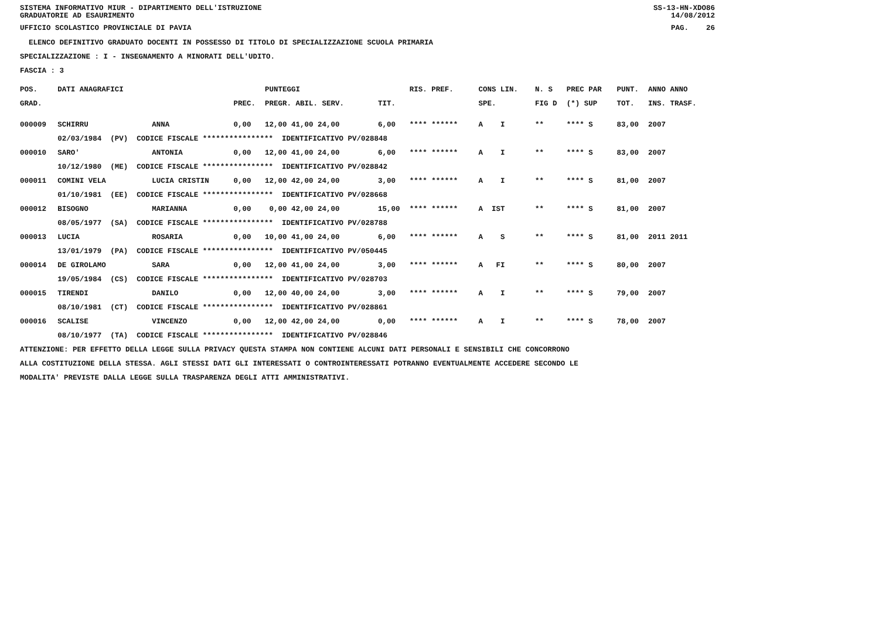SISTEMA INFORMATIVO MIUR - DIPARTIMENTO DELL'ISTRUZIONE
GRADUATORIE AD ESAURIMENTO SS-13-HN-XDO86
14/08/2012
UFFICIO SCOLASTICO PROVINCIALE DI PAVIA PAG. 26
ELENCO DEFINITIVO GRADUATO DOCENTI IN POSSESSO DI TITOLO DI SPECIALIZZAZIONE SCUOLA PRIMARIA
SPECIALIZZAZIONE : I - INSEGNAMENTO A MINORATI DELL'UDITO.
FASCIA : 3
| POS. | DATI ANAGRAFICI | | | PUNTEGGI | | RIS. PREF. | CONS LIN. | N. S | PREC PAR | PUNT. | ANNO ANNO |
| --- | --- | --- | --- | --- | --- | --- | --- | --- | --- | --- | --- |
| GRAD. | | | PREC. | PREGR. ABIL. SERV. | TIT. | | SPE. | FIG D | (*) SUP | TOT. | INS. TRASF. |
| 000009 | SCHIRRU | ANNA | 0,00 | 12,00 41,00 24,00 | 6,00 | **** ****** | A I | ** | **** S | 83,00 | 2007 |
| | 02/03/1984 (PV) CODICE FISCALE **************** IDENTIFICATIVO PV/028848 | | | | | | | | | | |
| 000010 | SARO' | ANTONIA | 0,00 | 12,00 41,00 24,00 | 6,00 | **** ****** | A I | ** | **** S | 83,00 | 2007 |
| | 10/12/1980 (ME) CODICE FISCALE **************** IDENTIFICATIVO PV/028842 | | | | | | | | | | |
| 000011 | COMINI VELA | LUCIA CRISTIN | 0,00 | 12,00 42,00 24,00 | 3,00 | **** ****** | A I | ** | **** S | 81,00 | 2007 |
| | 01/10/1981 (EE) CODICE FISCALE **************** IDENTIFICATIVO PV/028668 | | | | | | | | | | |
| 000012 | BISOGNO | MARIANNA | 0,00 | 0,00 42,00 24,00 | 15,00 | **** ****** | A IST | ** | **** S | 81,00 | 2007 |
| | 08/05/1977 (SA) CODICE FISCALE **************** IDENTIFICATIVO PV/028788 | | | | | | | | | | |
| 000013 | LUCIA | ROSARIA | 0,00 | 10,00 41,00 24,00 | 6,00 | **** ****** | A S | ** | **** S | 81,00 | 2011 2011 |
| | 13/01/1979 (PA) CODICE FISCALE **************** IDENTIFICATIVO PV/050445 | | | | | | | | | | |
| 000014 | DE GIROLAMO | SARA | 0,00 | 12,00 41,00 24,00 | 3,00 | **** ****** | A FI | ** | **** S | 80,00 | 2007 |
| | 19/05/1984 (CS) CODICE FISCALE **************** IDENTIFICATIVO PV/028703 | | | | | | | | | | |
| 000015 | TIRENDI | DANILO | 0,00 | 12,00 40,00 24,00 | 3,00 | **** ****** | A I | ** | **** S | 79,00 | 2007 |
| | 08/10/1981 (CT) CODICE FISCALE **************** IDENTIFICATIVO PV/028861 | | | | | | | | | | |
| 000016 | SCALISE | VINCENZO | 0,00 | 12,00 42,00 24,00 | 0,00 | **** ****** | A I | ** | **** S | 78,00 | 2007 |
| | 08/10/1977 (TA) CODICE FISCALE **************** IDENTIFICATIVO PV/028846 | | | | | | | | | | |
ATTENZIONE: PER EFFETTO DELLA LEGGE SULLA PRIVACY QUESTA STAMPA NON CONTIENE ALCUNI DATI PERSONALI E SENSIBILI CHE CONCORRONO
ALLA COSTITUZIONE DELLA STESSA. AGLI STESSI DATI GLI INTERESSATI O CONTROINTERESSATI POTRANNO EVENTUALMENTE ACCEDERE SECONDO LE
MODALITA' PREVISTE DALLA LEGGE SULLA TRASPARENZA DEGLI ATTI AMMINISTRATIVI.